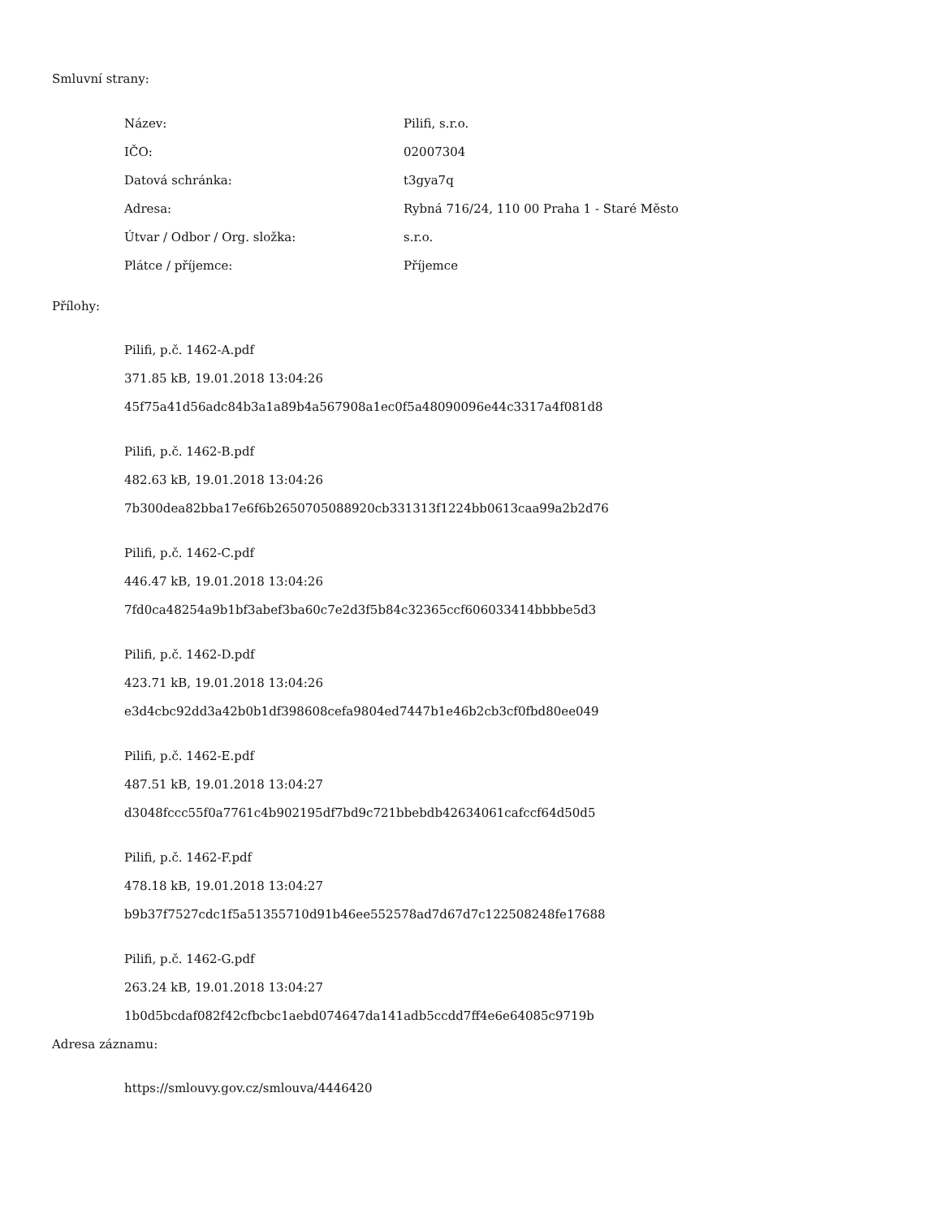Smluvní strany:
| Název: | Pilifi, s.r.o. |
| IČO: | 02007304 |
| Datová schránka: | t3gya7q |
| Adresa: | Rybná 716/24, 110 00 Praha 1 - Staré Město |
| Útvar / Odbor / Org. složka: | s.r.o. |
| Plátce / příjemce: | Příjemce |
Přílohy:
Pilifi, p.č. 1462-A.pdf
371.85 kB, 19.01.2018 13:04:26
45f75a41d56adc84b3a1a89b4a567908a1ec0f5a48090096e44c3317a4f081d8
Pilifi, p.č. 1462-B.pdf
482.63 kB, 19.01.2018 13:04:26
7b300dea82bba17e6f6b2650705088920cb331313f1224bb0613caa99a2b2d76
Pilifi, p.č. 1462-C.pdf
446.47 kB, 19.01.2018 13:04:26
7fd0ca48254a9b1bf3abef3ba60c7e2d3f5b84c32365ccf606033414bbbbe5d3
Pilifi, p.č. 1462-D.pdf
423.71 kB, 19.01.2018 13:04:26
e3d4cbc92dd3a42b0b1df398608cefa9804ed7447b1e46b2cb3cf0fbd80ee049
Pilifi, p.č. 1462-E.pdf
487.51 kB, 19.01.2018 13:04:27
d3048fccc55f0a7761c4b902195df7bd9c721bbebdb42634061cafccf64d50d5
Pilifi, p.č. 1462-F.pdf
478.18 kB, 19.01.2018 13:04:27
b9b37f7527cdc1f5a51355710d91b46ee552578ad7d67d7c122508248fe17688
Pilifi, p.č. 1462-G.pdf
263.24 kB, 19.01.2018 13:04:27
1b0d5bcdaf082f42cfbcbc1aebd074647da141adb5ccdd7ff4e6e64085c9719b
Adresa záznamu:
https://smlouvy.gov.cz/smlouva/4446420